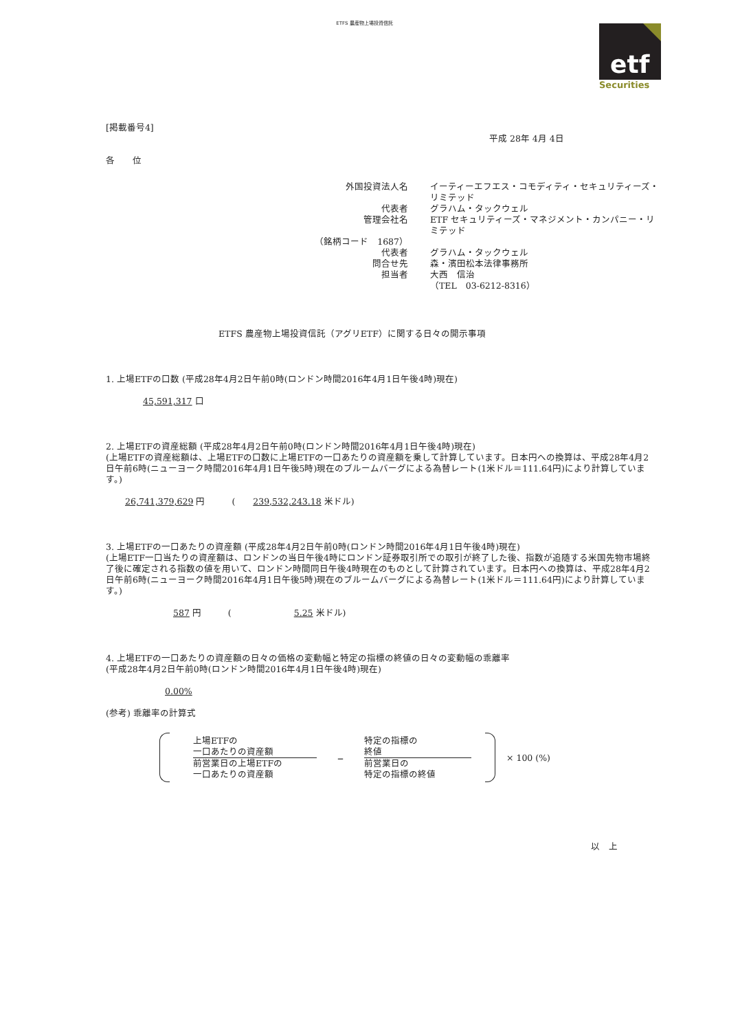ETFS 農産物上場投資信託
etf
Securities
[掲載番号4]
平成 28年 4月 4日
各　　位
外国投資法人名
イーティーエフエス・コモディティ・セキュリティーズ・リミテッド
代表者
グラハム・タックウェル
管理会社名
ETF セキュリティーズ・マネジメント・カンパニー・リミテッド
（銘柄コード　1687）
代表者
グラハム・タックウェル
問合せ先
森・濱田松本法律事務所
担当者
大西　信治
（TEL　03-6212-8316）
ETFS 農産物上場投資信託（アグリETF）に関する日々の開示事項
1. 上場ETFの口数 (平成28年4月2日午前0時(ロンドン時間2016年4月1日午後4時)現在)
45,591,317 口
2. 上場ETFの資産総額 (平成28年4月2日午前0時(ロンドン時間2016年4月1日午後4時)現在)
(上場ETFの資産総額は、上場ETFの口数に上場ETFの一口あたりの資産額を乗して計算しています。日本円への換算は、平成28年4月2日午前6時(ニューヨーク時間2016年4月1日午後5時)現在のブルームバーグによる為替レート(1米ドル＝111.64円)により計算しています。)
26,741,379,629 円　　　(　　239,532,243.18 米ドル)
3. 上場ETFの一口あたりの資産額 (平成28年4月2日午前0時(ロンドン時間2016年4月1日午後4時)現在)
(上場ETF一口当たりの資産額は、ロンドンの当日午後4時にロンドン証券取引所での取引が終了した後、指数が追随する米国先物市場終了後に確定される指数の値を用いて、ロンドン時間同日午後4時現在のものとして計算されています。日本円への換算は、平成28年4月2日午前6時(ニューヨーク時間2016年4月1日午後5時)現在のブルームバーグによる為替レート(1米ドル＝111.64円)により計算しています。)
587 円　　　(　　　　　　　5.25 米ドル)
4. 上場ETFの一口あたりの資産額の日々の価格の変動幅と特定の指標の終値の日々の変動幅の乖離率
(平成28年4月2日午前0時(ロンドン時間2016年4月1日午後4時)現在)
0.00%
(参考) 乖離率の計算式
上場ETFの
一口あたりの資産額
前営業日の上場ETFの
一口あたりの資産額
–
特定の指標の
終値
前営業日の
特定の指標の終値
× 100 (%)
以　上